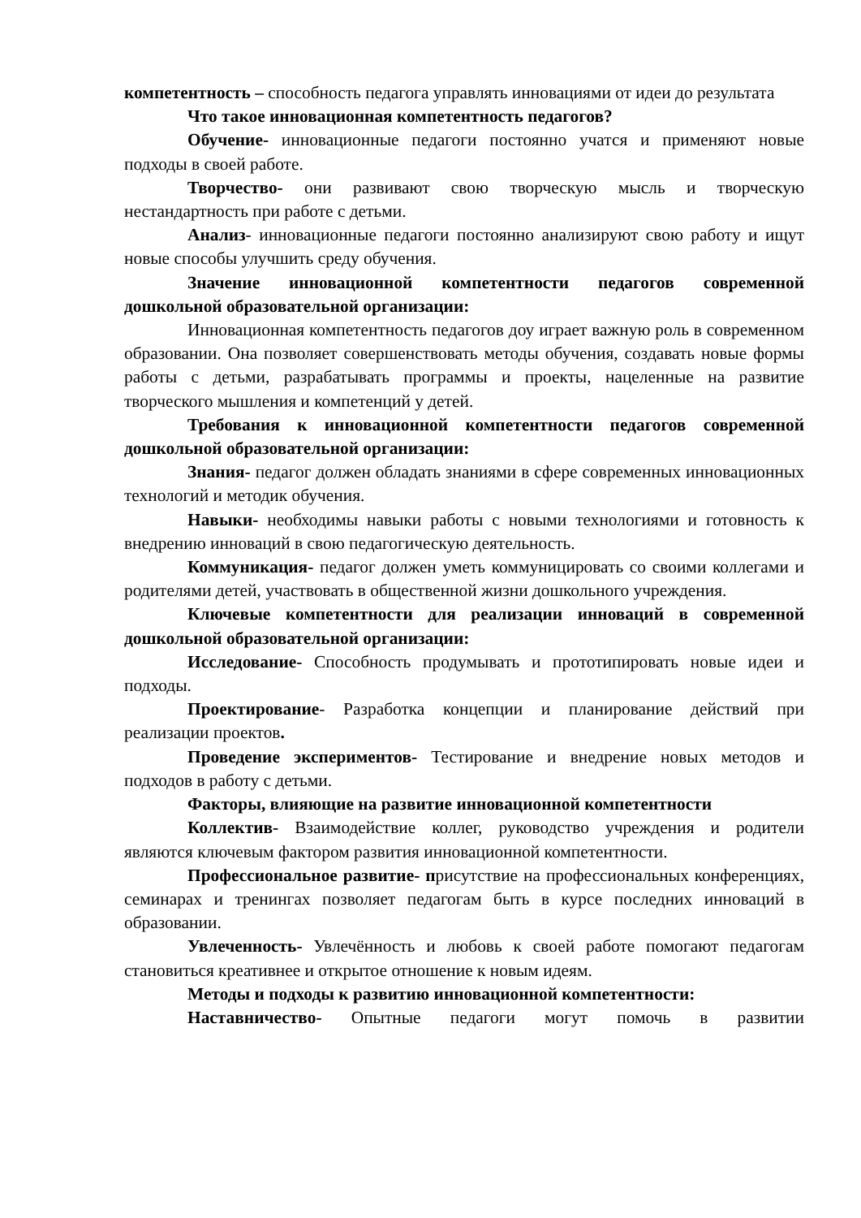компетентность – способность педагога управлять инновациями от идеи до результата
Что такое инновационная компетентность педагогов?
Обучение- инновационные педагоги постоянно учатся и применяют новые подходы в своей работе.
Творчество- они развивают свою творческую мысль и творческую нестандартность при работе с детьми.
Анализ- инновационные педагоги постоянно анализируют свою работу и ищут новые способы улучшить среду обучения.
Значение инновационной компетентности педагогов современной дошкольной образовательной организации:
Инновационная компетентность педагогов доу играет важную роль в современном образовании. Она позволяет совершенствовать методы обучения, создавать новые формы работы с детьми, разрабатывать программы и проекты, нацеленные на развитие творческого мышления и компетенций у детей.
Требования к инновационной компетентности педагогов современной дошкольной образовательной организации:
Знания- педагог должен обладать знаниями в сфере современных инновационных технологий и методик обучения.
Навыки- необходимы навыки работы с новыми технологиями и готовность к внедрению инноваций в свою педагогическую деятельность.
Коммуникация- педагог должен уметь коммуницировать со своими коллегами и родителями детей, участвовать в общественной жизни дошкольного учреждения.
Ключевые компетентности для реализации инноваций в современной дошкольной образовательной организации:
Исследование- Способность продумывать и прототипировать новые идеи и подходы.
Проектирование- Разработка концепции и планирование действий при реализации проектов.
Проведение экспериментов- Тестирование и внедрение новых методов и подходов в работу с детьми.
Факторы, влияющие на развитие инновационной компетентности
Коллектив- Взаимодействие коллег, руководство учреждения и родители являются ключевым фактором развития инновационной компетентности.
Профессиональное развитие- присутствие на профессиональных конференциях, семинарах и тренингах позволяет педагогам быть в курсе последних инноваций в образовании.
Увлеченность- Увлечённость и любовь к своей работе помогают педагогам становиться креативнее и открытое отношение к новым идеям.
Методы и подходы к развитию инновационной компетентности:
Наставничество- Опытные педагоги могут помочь в развитии